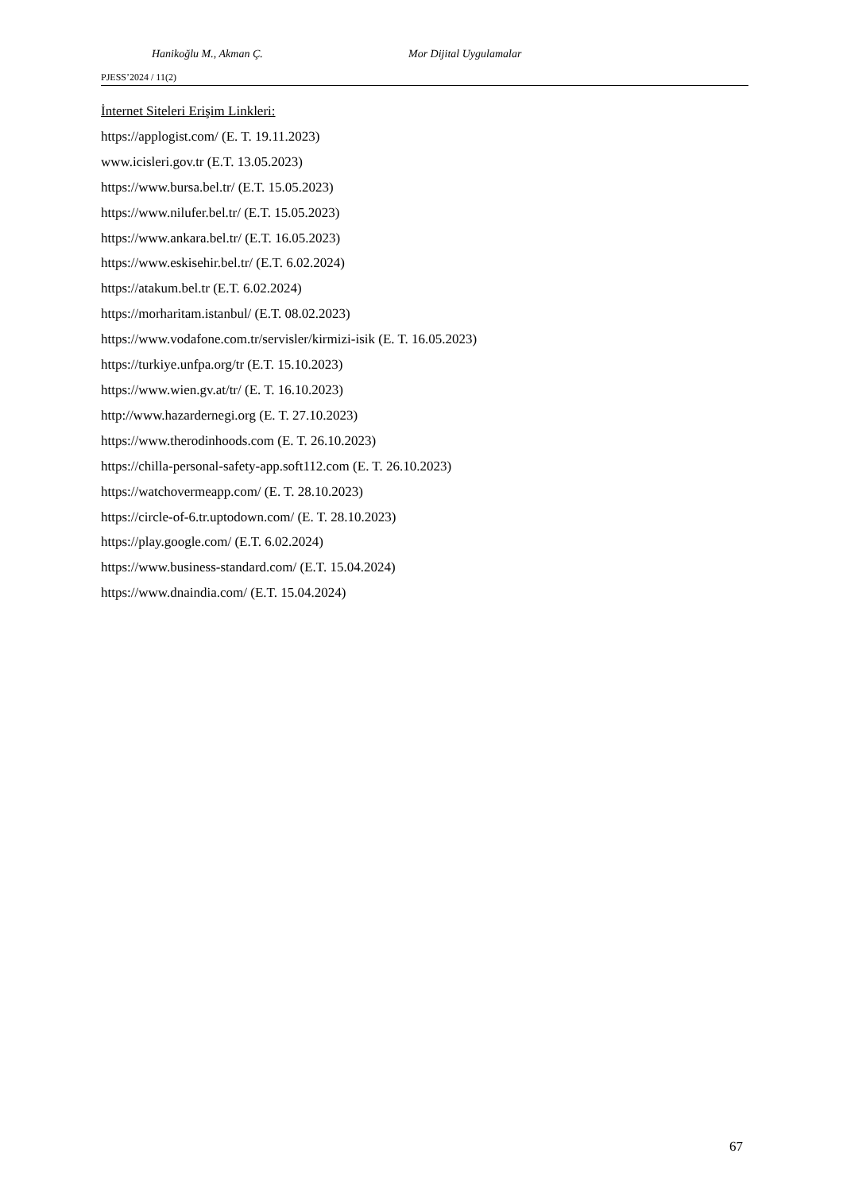Hanikoğlu M., Akman Ç. Mor Dijital Uygulamalar
PJESS’2024 / 11(2)
İnternet Siteleri Erişim Linkleri:
https://applogist.com/ (E. T. 19.11.2023)
www.icisleri.gov.tr (E.T. 13.05.2023)
https://www.bursa.bel.tr/ (E.T. 15.05.2023)
https://www.nilufer.bel.tr/ (E.T. 15.05.2023)
https://www.ankara.bel.tr/ (E.T. 16.05.2023)
https://www.eskisehir.bel.tr/ (E.T. 6.02.2024)
https://atakum.bel.tr (E.T. 6.02.2024)
https://morharitam.istanbul/ (E.T. 08.02.2023)
https://www.vodafone.com.tr/servisler/kirmizi-isik (E. T. 16.05.2023)
https://turkiye.unfpa.org/tr (E.T. 15.10.2023)
https://www.wien.gv.at/tr/ (E. T. 16.10.2023)
http://www.hazardernegi.org (E. T. 27.10.2023)
https://www.therodinhoods.com (E. T. 26.10.2023)
https://chilla-personal-safety-app.soft112.com (E. T. 26.10.2023)
https://watchovermeapp.com/ (E. T. 28.10.2023)
https://circle-of-6.tr.uptodown.com/ (E. T. 28.10.2023)
https://play.google.com/ (E.T. 6.02.2024)
https://www.business-standard.com/ (E.T. 15.04.2024)
https://www.dnaindia.com/ (E.T. 15.04.2024)
67